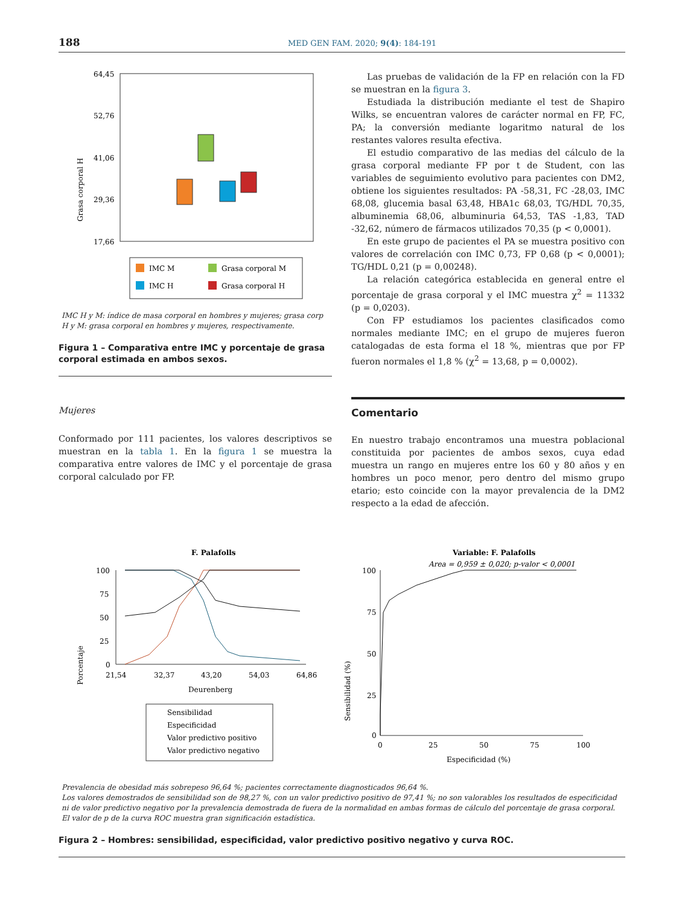188 MED GEN FAM. 2020; 9(4): 184-191
Grasa corporal H
64,45
52,76
41,06
29,36
17,66
IMC M
Grasa corporal M
IMC H
Grasa corporal H
IMC H y M: índice de masa corporal en hombres y mujeres; grasa corp H y M: grasa corporal en hombres y mujeres, respectivamente.
Figura 1 – Comparativa entre IMC y porcentaje de grasa corporal estimada en ambos sexos.
Mujeres
Conformado por 111 pacientes, los valores descriptivos se muestran en la tabla 1. En la figura 1 se muestra la comparativa entre valores de IMC y el porcentaje de grasa corporal calculado por FP.
Las pruebas de validación de la FP en relación con la FD se muestran en la figura 3.
Estudiada la distribución mediante el test de Shapiro Wilks, se encuentran valores de carácter normal en FP, FC, PA; la conversión mediante logaritmo natural de los restantes valores resulta efectiva.
El estudio comparativo de las medias del cálculo de la grasa corporal mediante FP por t de Student, con las variables de seguimiento evolutivo para pacientes con DM2, obtiene los siguientes resultados: PA -58,31, FC -28,03, IMC 68,08, glucemia basal 63,48, HBA1c 68,03, TG/HDL 70,35, albuminemia 68,06, albuminuria 64,53, TAS -1,83, TAD -32,62, número de fármacos utilizados 70,35 (p < 0,0001).
En este grupo de pacientes el PA se muestra positivo con valores de correlación con IMC 0,73, FP 0,68 (p < 0,0001); TG/HDL 0,21 (p = 0,00248).
La relación categórica establecida en general entre el porcentaje de grasa corporal y el IMC muestra χ<sup>2</sup> = 11332 (p = 0,0203).
Con FP estudiamos los pacientes clasificados como normales mediante IMC; en el grupo de mujeres fueron catalogadas de esta forma el 18 %, mientras que por FP fueron normales el 1,8 % (χ<sup>2</sup> = 13,68, p = 0,0002).
Comentario
En nuestro trabajo encontramos una muestra poblacional constituida por pacientes de ambos sexos, cuya edad muestra un rango en mujeres entre los 60 y 80 años y en hombres un poco menor, pero dentro del mismo grupo etario; esto coincide con la mayor prevalencia de la DM2 respecto a la edad de afección.
F. Palafolls
Porcentaje
100
75
50
25
0
21,54
32,37
43,20
54,03
64,86
Deurenberg
Sensibilidad
Especificidad
Valor predictivo positivo
Valor predictivo negativo
Variable: F. Palafolls
Area = 0,959 ± 0,020; p-valor < 0,0001
Sensibilidad (%)
100
75
50
25
0
0
25
50
75
100
Especificidad (%)
Prevalencia de obesidad más sobrepeso 96,64 %; pacientes correctamente diagnosticados 96,64 %.
Los valores demostrados de sensibilidad son de 98,27 %, con un valor predictivo positivo de 97,41 %; no son valorables los resultados de especificidad ni de valor predictivo negativo por la prevalencia demostrada de fuera de la normalidad en ambas formas de cálculo del porcentaje de grasa corporal.
El valor de p de la curva ROC muestra gran significación estadística.
Figura 2 – Hombres: sensibilidad, especificidad, valor predictivo positivo negativo y curva ROC.